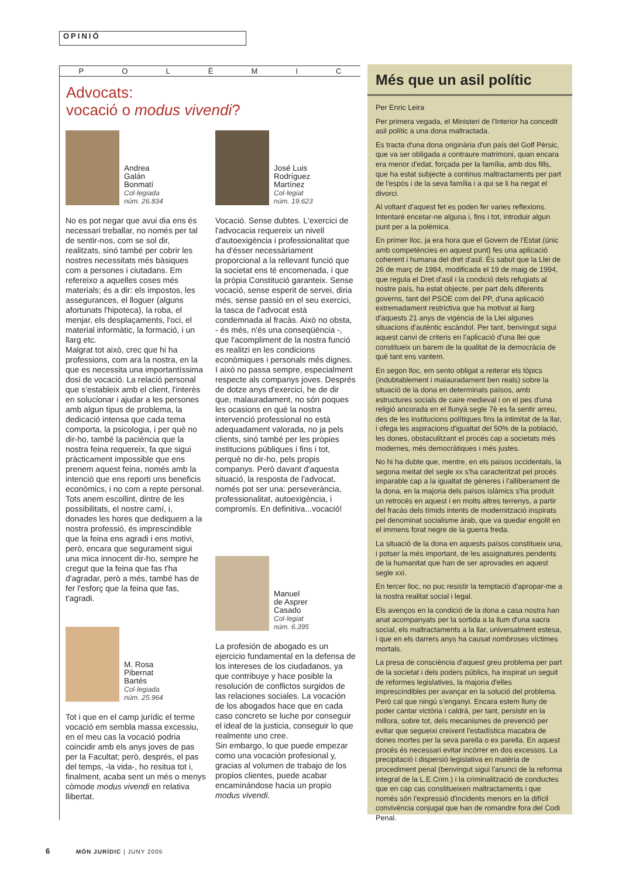OPINIÓ
POLÈMIC
Advocats:
vocació o modus vivendi?
Andrea
Galán
Bonmatí
Col·legiada
núm. 26.834
No es pot negar que avui dia ens és necessari treballar, no només per tal de sentir-nos, com se sol dir, realitzats, sinó també per cobrir les nostres necessitats més bàsiques com a persones i ciutadans. Em refereixo a aquelles coses més materials; és a dir: els impostos, les assegurances, el lloguer (alguns afortunats l'hipoteca), la roba, el menjar, els desplaçaments, l'oci, el material informàtic, la formació, i un llarg etc.
Malgrat tot això, crec que hi ha professions, com ara la nostra, en la que es necessita una importantíssima dosi de vocació. La relació personal que s'estableix amb el client, l'interès en solucionar i ajudar a les persones amb algun tipus de problema, la dedicació intensa que cada tema comporta, la psicologia, i per què no dir-ho, també la paciència que la nostra feina requereix, fa que sigui pràcticament impossible que ens prenem aquest feina, només amb la intenció que ens reporti uns beneficis econòmics, i no com a repte personal.
Tots anem escollint, dintre de les possibilitats, el nostre camí, i, donades les hores que dediquem a la nostra professió, és imprescindible que la feina ens agradi i ens motivi, però, encara que segurament sigui una mica innocent dir-ho, sempre he cregut que la feina que fas t'ha d'agradar, però a més, també has de fer l'esforç que la feina que fas, t'agradi.
M. Rosa
Pibernat
Bartés
Col·legiada
núm. 25.964
Tot i que en el camp jurídic el terme vocació em sembla massa excessiu, en el meu cas la vocació podria coincidir amb els anys joves de pas per la Facultat; però, després, el pas del temps, -la vida-, ho resitua tot i, finalment, acaba sent un més o menys còmode modus vivendi en relativa llibertat.
José Luis
Rodríguez
Martínez
Col·legiat
núm. 19.623
Vocació. Sense dubtes. L'exercici de l'advocacia requereix un nivell d'autoexigència i professionalitat que ha d'ésser necessàriament proporcional a la rellevant funció que la societat ens té encomenada, i que la pròpia Constitució garanteix. Sense vocació, sense esperit de servei, diria més, sense passió en el seu exercici, la tasca de l'advocat està condemnada al fracàs. Això no obsta, - és més, n'és una conseqüència -, que l'acompliment de la nostra funció es realitzi en les condicions econòmiques i personals més dignes. I això no passa sempre, especialment respecte als companys joves. Després de dotze anys d'exercici, he de dir que, malauradament, no són poques les ocasions en què la nostra intervenció professional no està adequadament valorada, no ja pels clients, sinó també per les pròpies institucions públiques i fins i tot, perquè no dir-ho, pels propis companys. Però davant d'aquesta situació, la resposta de l'advocat, només pot ser una: perseverància, professionalitat, autoexigència, i compromís. En definitiva...vocació!
Manuel
de Asprer
Casado
Col·legiat
núm. 6.395
La profesión de abogado es un ejercicio fundamental en la defensa de los intereses de los ciudadanos, ya que contribuye y hace posible la resolución de conflictos surgidos de las relaciones sociales. La vocación de los abogados hace que en cada caso concreto se luche por conseguir el ideal de la justicia, conseguir lo que realmente uno cree.
Sin embargo, lo que puede empezar como una vocación profesional y, gracias al volumen de trabajo de los propios clientes, puede acabar encaminándose hacia un propio modus vivendi.
Més que un asil polític
Per Enric Leira
Per primera vegada, el Ministeri de l'Interior ha concedit asil polític a una dona maltractada.
Es tracta d'una dona originària d'un país del Golf Pèrsic, que va ser obligada a contraure matrimoni, quan encara era menor d'edat, forçada per la família, amb dos fills, que ha estat subjecte a continus maltractaments per part de l'espòs i de la seva família i a qui se li ha negat el divorci.
Al voltant d'aquest fet es poden fer varies reflexions. Intentaré encetar-ne alguna i, fins i tot, introduir algun punt per a la polèmica.
En primer lloc, ja era hora que el Govern de l'Estat (únic amb competències en aquest punt) fes una aplicació coherent i humana del dret d'asil. És sabut que la Llei de 26 de març de 1984, modificada el 19 de maig de 1994, que regula el Dret d'asil i la condició dels refugiats al nostre país, ha estat objecte, per part dels diferents governs, tant del PSOE com del PP, d'una aplicació extremadament restrictiva que ha motivat al llarg d'aquests 21 anys de vigència de la Llei algunes situacions d'autèntic escàndol. Per tant, benvingut sigui aquest canvi de criteris en l'aplicació d'una llei que constitueix un barem de la qualitat de la democràcia de què tant ens vantem.
En segon lloc, em sento obligat a reiterar els tòpics (indubtablement i malauradament ben reals) sobre la situació de la dona en determinats països, amb estructures socials de caire medieval i on el pes d'una religió ancorada en el llunyà segle 7è es fa sentir arreu, des de les institucions polítiques fins la intimitat de la llar, i ofega les aspiracions d'igualtat del 50% de la població, les dones, obstaculitzant el procés cap a societats més modernes, més democràtiques i més justes.
No hi ha dubte que, mentre, en els països occidentals, la segona meitat del segle xx s'ha caracteritzat pel procés imparable cap a la igualtat de gèneres i l'alliberament de la dona, en la majoria dels països islàmics s'ha produït un retrocés en aquest i en molts altres terrenys, a partir del fracàs dels tímids intents de modernització inspirats pel denominat socialisme àrab, que va quedar engolit en el immens forat negre de la guerra freda.
La situació de la dona en aquests països constitueix una, i potser la més important, de les assignatures pendents de la humanitat que han de ser aprovades en aquest segle xxi.
En tercer lloc, no puc resistir la temptació d'apropar-me a la nostra realitat social i legal.
Els avenços en la condició de la dona a casa nostra han anat acompanyats per la sortida a la llum d'una xacra social, els maltractaments a la llar, universalment estesa, i que en els darrers anys ha causat nombroses víctimes mortals.
La presa de consciència d'aquest greu problema per part de la societat i dels poders públics, ha inspirat un seguit de reformes legislatives, la majoria d'elles imprescindibles per avançar en la solució del problema. Però cal que ningú s'enganyi. Encara estem lluny de poder cantar victòria i caldrà, per tant, persistir en la millora, sobre tot, dels mecanismes de prevenció per evitar que segueixi creixent l'estadística macabra de dones mortes per la seva parella o ex parella. En aquest procés és necessari evitar incórrer en dos excessos. La precipitació i dispersió legislativa en matèria de procediment penal (benvingut sigui l'anunci de la reforma integral de la L.E.Crim.) i la criminalització de conductes que en cap cas constitueixen maltractaments i que només són l'expressió d'incidents menors en la difícil convivència conjugal que han de romandre fora del Codi Penal.
6 MÓN JURÍDIC | JUNY 2005